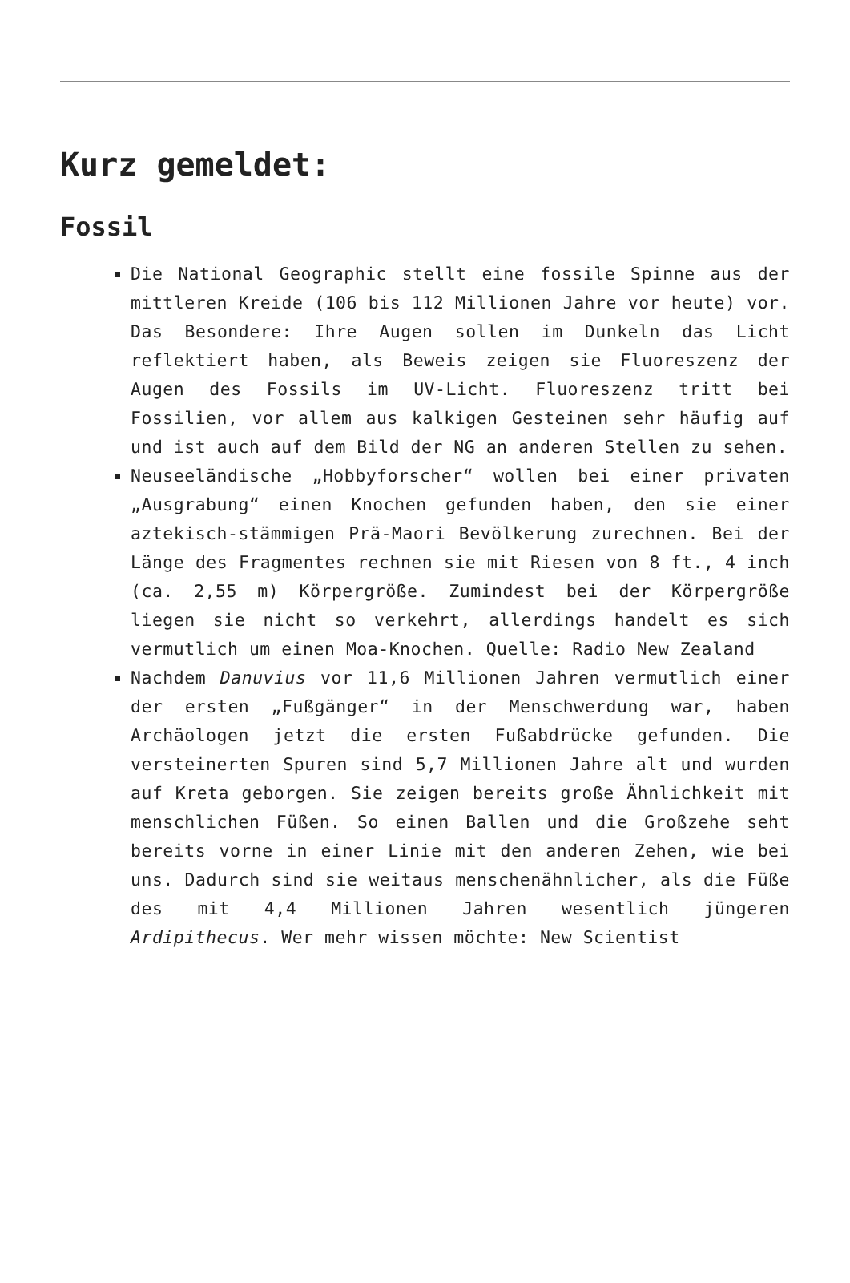Kurz gemeldet:
Fossil
Die National Geographic stellt eine fossile Spinne aus der mittleren Kreide (106 bis 112 Millionen Jahre vor heute) vor. Das Besondere: Ihre Augen sollen im Dunkeln das Licht reflektiert haben, als Beweis zeigen sie Fluoreszenz der Augen des Fossils im UV-Licht. Fluoreszenz tritt bei Fossilien, vor allem aus kalkigen Gesteinen sehr häufig auf und ist auch auf dem Bild der NG an anderen Stellen zu sehen.
Neuseeländische „Hobbyforscher“ wollen bei einer privaten „Ausgrabung“ einen Knochen gefunden haben, den sie einer aztekisch-stämmigen Prä-Maori Bevölkerung zurechnen. Bei der Länge des Fragmentes rechnen sie mit Riesen von 8 ft., 4 inch (ca. 2,55 m) Körpergröße. Zumindest bei der Körpergröße liegen sie nicht so verkehrt, allerdings handelt es sich vermutlich um einen Moa-Knochen. Quelle: Radio New Zealand
Nachdem Danuvius vor 11,6 Millionen Jahren vermutlich einer der ersten „Fußgänger“ in der Menschwerdung war, haben Archäologen jetzt die ersten Fußabdrücke gefunden. Die versteinerten Spuren sind 5,7 Millionen Jahre alt und wurden auf Kreta geborgen. Sie zeigen bereits große Ähnlichkeit mit menschlichen Füßen. So einen Ballen und die Großzehe seht bereits vorne in einer Linie mit den anderen Zehen, wie bei uns. Dadurch sind sie weitaus menschenähnlicher, als die Füße des mit 4,4 Millionen Jahren wesentlich jüngeren Ardipithecus. Wer mehr wissen möchte: New Scientist